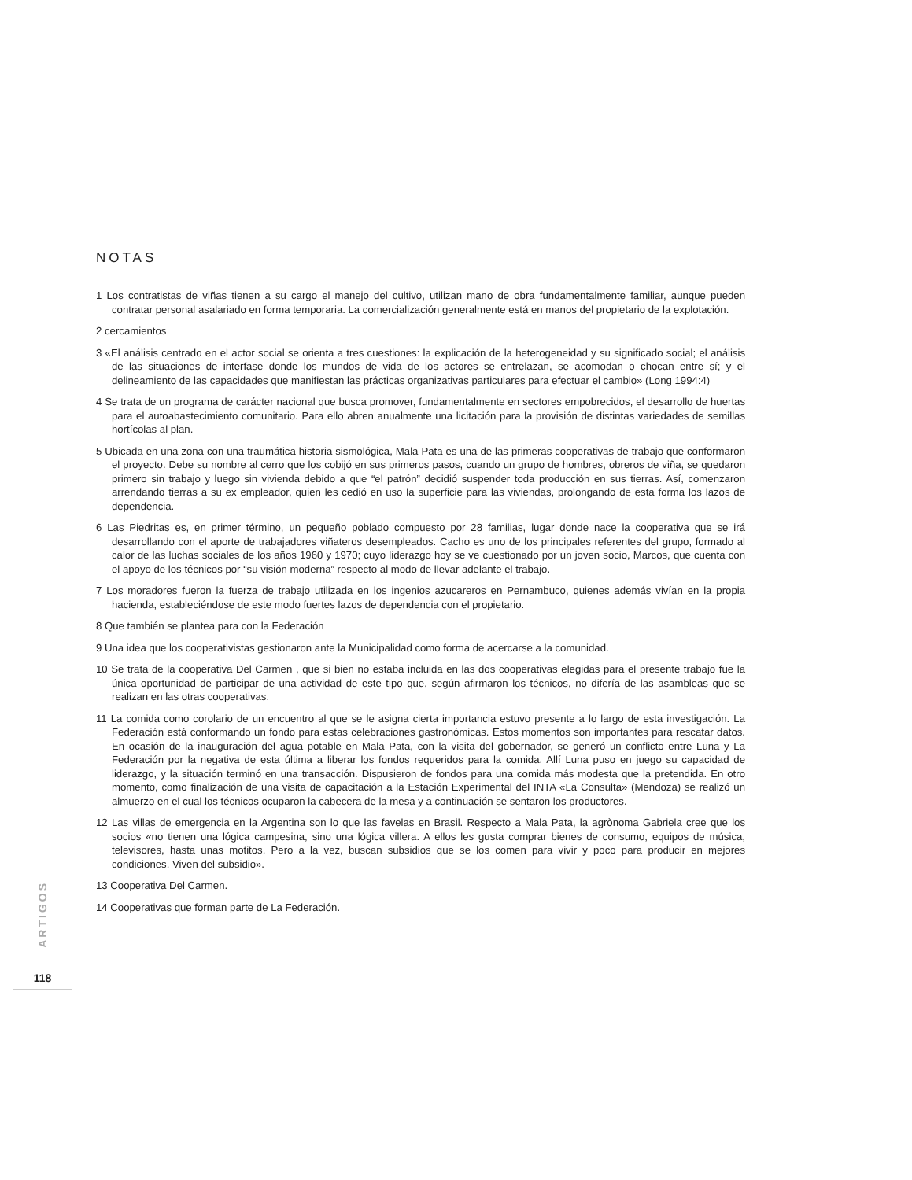NOTAS
1 Los contratistas de viñas tienen a su cargo el manejo del cultivo, utilizan mano de obra fundamentalmente familiar, aunque pueden contratar personal asalariado en forma temporaria. La comercialización generalmente está en manos del propietario de la explotación.
2 cercamientos
3 «El análisis centrado en el actor social se orienta a tres cuestiones: la explicación de la heterogeneidad y su significado social; el análisis de las situaciones de interfase donde los mundos de vida de los actores se entrelazan, se acomodan o chocan entre sí; y el delineamiento de las capacidades que manifiestan las prácticas organizativas particulares para efectuar el cambio» (Long 1994:4)
4 Se trata de un programa de carácter nacional que busca promover, fundamentalmente en sectores empobrecidos, el desarrollo de huertas para el autoabastecimiento comunitario. Para ello abren anualmente una licitación para la provisión de distintas variedades de semillas hortícolas al plan.
5 Ubicada en una zona con una traumática historia sismológica, Mala Pata es una de las primeras cooperativas de trabajo que conformaron el proyecto. Debe su nombre al cerro que los cobijó en sus primeros pasos, cuando un grupo de hombres, obreros de viña, se quedaron primero sin trabajo y luego sin vivienda debido a que “el patrón” decidió suspender toda producción en sus tierras. Así, comenzaron arrendando tierras a su ex empleador, quien les cedió en uso la superficie para las viviendas, prolongando de esta forma los lazos de dependencia.
6 Las Piedritas es, en primer término, un pequeño poblado compuesto por 28 familias, lugar donde nace la cooperativa que se irá desarrollando con el aporte de trabajadores viñateros desempleados. Cacho es uno de los principales referentes del grupo, formado al calor de las luchas sociales de los años 1960 y 1970; cuyo liderazgo hoy se ve cuestionado por un joven socio, Marcos, que cuenta con el apoyo de los técnicos por “su visión moderna” respecto al modo de llevar adelante el trabajo.
7 Los moradores fueron la fuerza de trabajo utilizada en los ingenios azucareros en Pernambuco, quienes además vivían en la propia hacienda, estableciéndose de este modo fuertes lazos de dependencia con el propietario.
8 Que también se plantea para con la Federación
9 Una idea que los cooperativistas gestionaron ante la Municipalidad como forma de acercarse a la comunidad.
10 Se trata de la cooperativa Del Carmen , que si bien no estaba incluida en las dos cooperativas elegidas para el presente trabajo fue la única oportunidad de participar de una actividad de este tipo que, según afirmaron los técnicos, no difería de las asambleas que se realizan en las otras cooperativas.
11 La comida como corolario de un encuentro al que se le asigna cierta importancia estuvo presente a lo largo de esta investigación. La Federación está conformando un fondo para estas celebraciones gastronómicas. Estos momentos son importantes para rescatar datos. En ocasión de la inauguración del agua potable en Mala Pata, con la visita del gobernador, se generó un conflicto entre Luna y La Federación por la negativa de esta última a liberar los fondos requeridos para la comida. Allí Luna puso en juego su capacidad de liderazgo, y la situación terminó en una transacción. Dispusieron de fondos para una comida más modesta que la pretendida. En otro momento, como finalización de una visita de capacitación a la Estación Experimental del INTA «La Consulta» (Mendoza) se realizó un almuerzo en el cual los técnicos ocuparon la cabecera de la mesa y a continuación se sentaron los productores.
12 Las villas de emergencia en la Argentina son lo que las favelas en Brasil. Respecto a Mala Pata, la agrònoma Gabriela cree que los socios «no tienen una lógica campesina, sino una lógica villera. A ellos les gusta comprar bienes de consumo, equipos de música, televisores, hasta unas motitos. Pero a la vez, buscan subsidios que se los comen para vivir y poco para producir en mejores condiciones. Viven del subsidio».
13 Cooperativa Del Carmen.
14 Cooperativas que forman parte de La Federación.
ARTIGOS
118